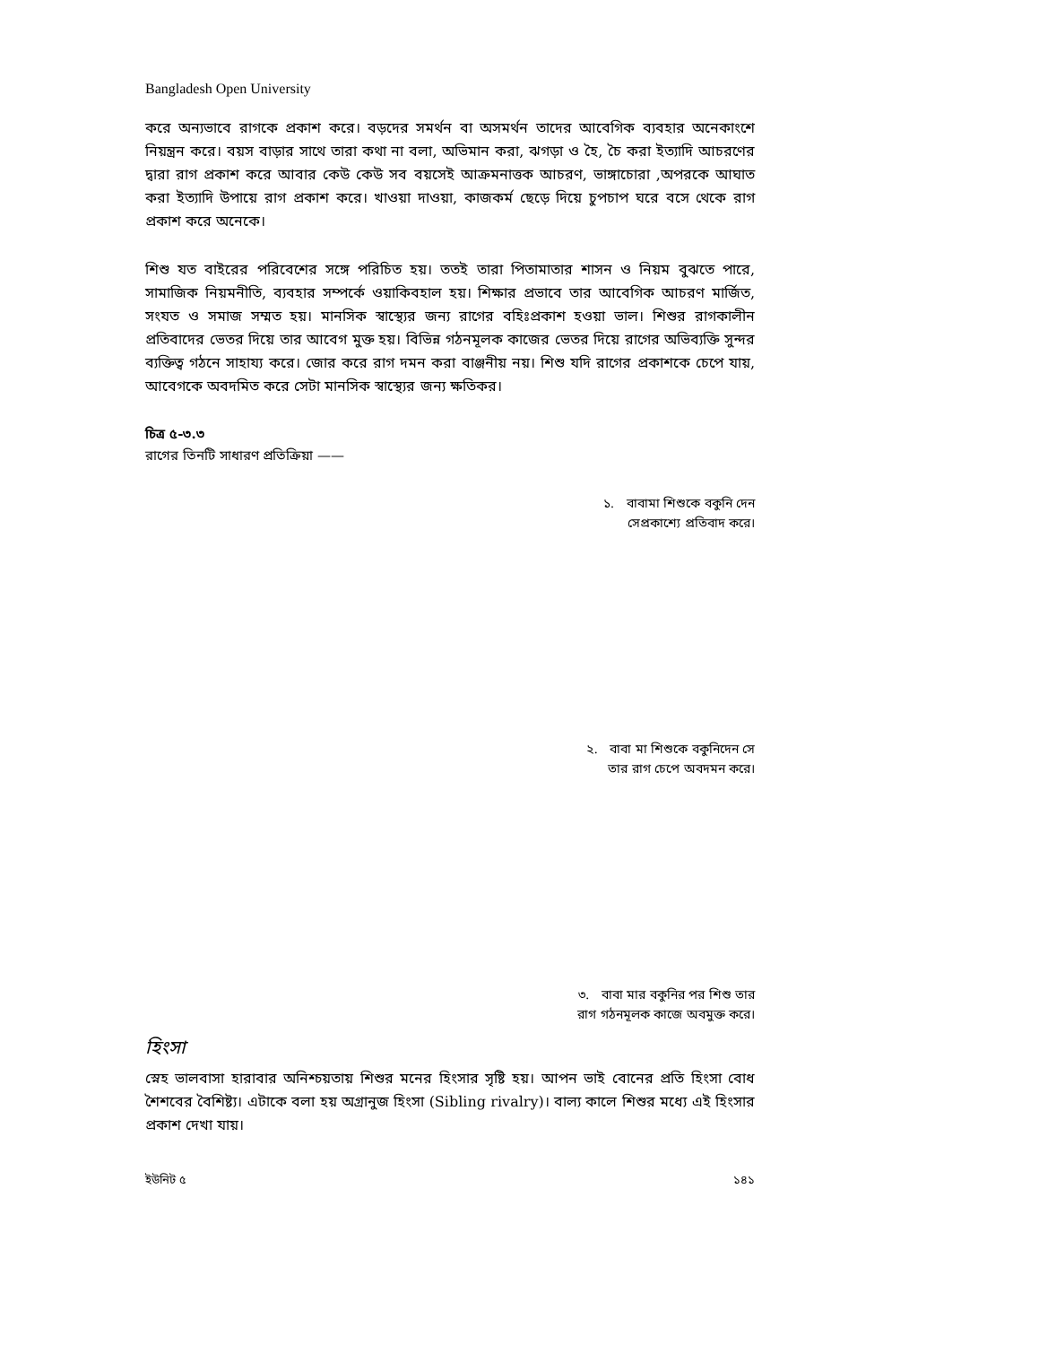Bangladesh Open University
করে অন্যভাবে রাগকে প্রকাশ করে। বড়দের সমর্থন বা অসমর্থন তাদের আবেগিক ব্যবহার অনেকাংশে নিয়ন্ত্রন করে। বয়স বাড়ার সাথে তারা কথা না বলা, অভিমান করা, ঝগড়া ও হৈ, চৈ করা ইত্যাদি আচরণের দ্বারা রাগ প্রকাশ করে আবার কেউ কেউ সব বয়সেই আক্রমনাত্তক আচরণ, ভাঙ্গাচোরা ,অপরকে আঘাত করা ইত্যাদি উপায়ে রাগ প্রকাশ করে। খাওয়া দাওয়া, কাজকর্ম ছেড়ে দিয়ে চুপচাপ ঘরে বসে থেকে রাগ প্রকাশ করে অনেকে।
শিশু যত বাইরের পরিবেশের সঙ্গে পরিচিত হয়। ততই তারা পিতামাতার শাসন ও নিয়ম বুঝতে পারে, সামাজিক নিয়মনীতি, ব্যবহার সম্পর্কে ওয়াকিবহাল হয়। শিক্ষার প্রভাবে তার আবেগিক আচরণ মার্জিত, সংযত ও সমাজ সম্মত হয়। মানসিক স্বাস্থ্যের জন্য রাগের বহিঃপ্রকাশ হওয়া ভাল। শিশুর রাগকালীন প্রতিবাদের ভেতর দিয়ে তার আবেগ মুক্ত হয়। বিভিন্ন গঠনমূলক কাজের ভেতর দিয়ে রাগের অভিব্যক্তি সুন্দর ব্যক্তিত্ব গঠনে সাহায্য করে। জোর করে রাগ দমন করা বাঞ্জনীয় নয়। শিশু যদি রাগের প্রকাশকে চেপে যায়, আবেগকে অবদমিত করে সেটা মানসিক স্বাস্থ্যের জন্য ক্ষতিকর।
চিত্র ৫-৩.৩
রাগের তিনটি সাধারণ প্রতিক্রিয়া ——
১. বাবামা শিশুকে বকুনি দেন
সেপ্রকাশ্যে প্রতিবাদ করে।
২. বাবা মা শিশুকে বকুনিদেন সে
তার রাগ চেপে অবদমন করে।
৩. বাবা মার বকুনির পর শিশু তার
রাগ গঠনমূলক কাজে অবমুক্ত করে।
হিংসা
স্নেহ ভালবাসা হারাবার অনিশ্চয়তায় শিশুর মনের হিংসার সৃষ্টি হয়। আপন ভাই বোনের প্রতি হিংসা বোধ শৈশবের বৈশিষ্ট্য। এটাকে বলা হয় অগ্রানুজ হিংসা (Sibling rivalry)। বাল্য কালে শিশুর মধ্যে এই হিংসার প্রকাশ দেখা যায়।
ইউনিট ৫ ১৪১